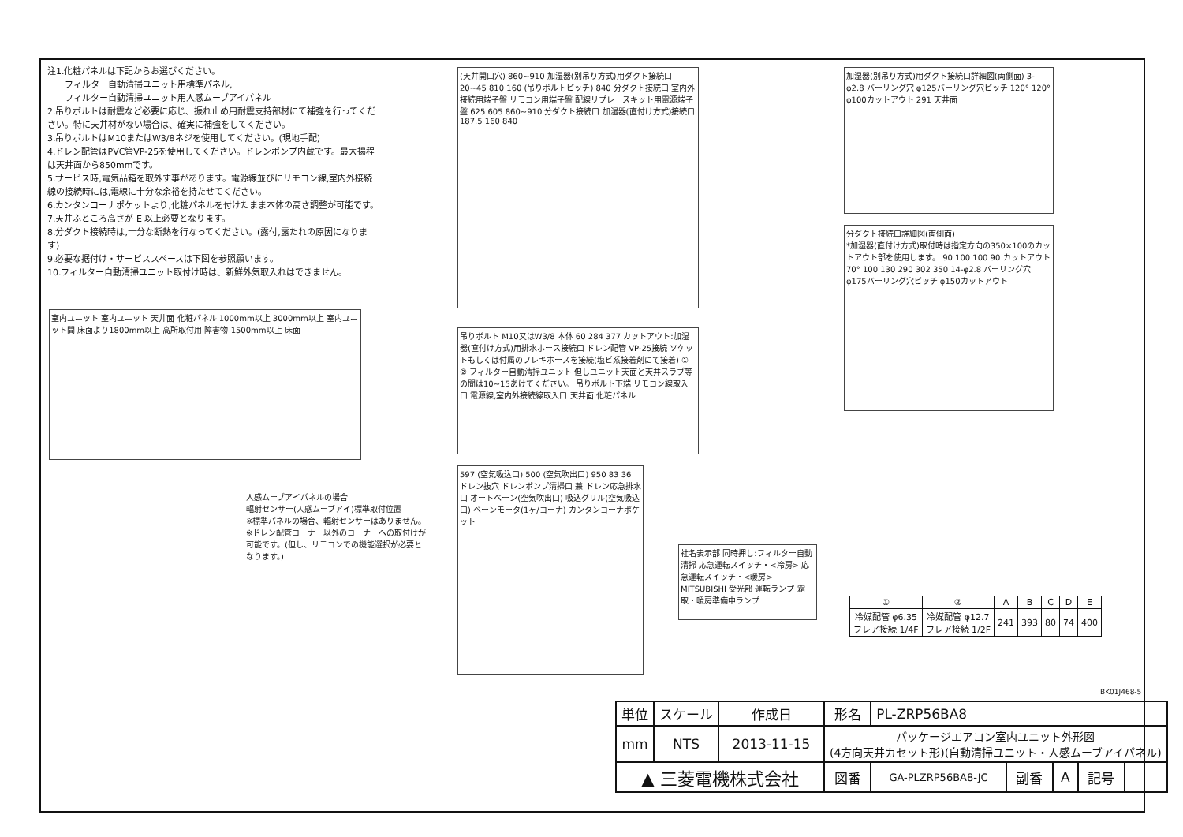注1.化粧パネルは下記からお選びください。
　　フィルター自動清掃ユニット用標準パネル,
　　フィルター自動清掃ユニット用人感ムーブアイパネル
2.吊りボルトは耐震など必要に応じ、振れ止め用耐震支持部材にて補強を行ってください。特に天井材がない場合は、確実に補強をしてください。
3.吊りボルトはM10またはW3/8ネジを使用してください。(現地手配)
4.ドレン配管はPVC管VP-25を使用してください。ドレンポンプ内蔵です。最大揚程は天井面から850mmです。
5.サービス時,電気品箱を取外す事があります。電源線並びにリモコン線,室内外接続線の接続時には,電線に十分な余裕を持たせてください。
6.カンタンコーナポケットより,化粧パネルを付けたまま本体の高さ調整が可能です。
7.天井ふところ高さが E 以上必要となります。
8.分ダクト接続時は,十分な断熱を行なってください。(露付,露たれの原因になります)
9.必要な据付け・サービススペースは下図を参照願います。
10.フィルター自動清掃ユニット取付け時は、新鮮外気取入れはできません。
室内ユニット 室内ユニット 天井面 化粧パネル 1000mm以上 3000mm以上 室内ユニット間 床面より1800mm以上 高所取付用 障害物 1500mm以上 床面
(天井開口穴) 860~910 加湿器(別吊り方式)用ダクト接続口 20~45 810 160 (吊りボルトピッチ) 840 分ダクト接続口 室内外接続用端子盤 リモコン用端子盤 配線リプレースキット用電源端子盤 625 605 860~910 分ダクト接続口 加湿器(直付け方式)接続口 187.5 160 840
吊りボルト M10又はW3/8 本体 60 284 377 カットアウト:加湿器(直付け方式)用排水ホース接続口 ドレン配管 VP-25接続 ソケットもしくは付属のフレキホースを接続(塩ビ系接着剤にて接着) ① ② フィルター自動清掃ユニット 但しユニット天面と天井スラブ等の間は10~15あけてください。 吊りボルト下端 リモコン線取入口 電源線,室内外接続線取入口 天井面 化粧パネル
597 (空気吸込口) 500 (空気吹出口) 950 83 36 ドレン抜穴 ドレンポンプ清掃口 兼 ドレン応急排水口 オートベーン(空気吹出口) 吸込グリル(空気吸込口) ベーンモータ(1ヶ/コーナ) カンタンコーナポケット
人感ムーブアイパネルの場合
輻射センサー(人感ムーブアイ)標準取付位置
※標準パネルの場合、輻射センサーはありません。
※ドレン配管コーナー以外のコーナーへの取付けが可能です。(但し、リモコンでの機能選択が必要となります。)
社名表示部 同時押し:フィルター自動清掃 応急運転スイッチ・<冷房> 応急運転スイッチ・<暖房> MITSUBISHI 受光部 運転ランプ 霜取・暖房準備中ランプ
加湿器(別吊り方式)用ダクト接続口詳細図(両側面) 3-φ2.8 バーリング穴 φ125バーリング穴ピッチ 120° 120° φ100カットアウト 291 天井面
分ダクト接続口詳細図(両側面)
*加湿器(直付け方式)取付時は指定方向の350×100のカットアウト部を使用します。 90 100 100 90 カットアウト 70° 100 130 290 302 350 14-φ2.8 バーリング穴 φ175バーリング穴ピッチ φ150カットアウト
| ① | ② | A | B | C | D | E |
| --- | --- | --- | --- | --- | --- | --- |
| 冷媒配管 φ6.35 フレア接続 1/4F | 冷媒配管 φ12.7 フレア接続 1/2F | 241 | 393 | 80 | 74 | 400 |
BK01J468-5
| 単位 | スケール | 作成日 | 形名 | PL-ZRP56BA8 | | | | |
| mm | NTS | 2013-11-15 | パッケージエアコン室内ユニット外形図 (4方向天井カセット形)(自動清掃ユニット・人感ムーブアイパネル) | | | | | |
| ▲ 三菱電機株式会社 | | | 図番 | GA-PLZRP56BA8-JC | 副番 | A | 記号 | |